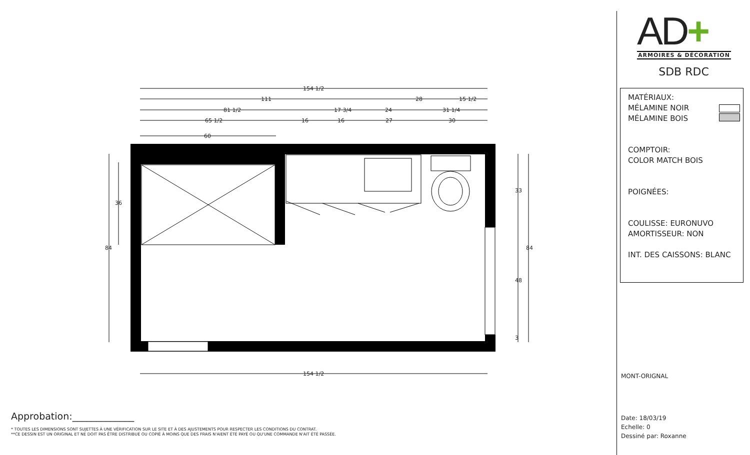154 1/2
111
28
15 1/2
81 1/2
17 3/4
24
31 1/4
65 1/2
16
16
27
30
60
154 1/2
84
36
33
48
84
3
Approbation:_____________
* TOUTES LES DIMENSIONS SONT SUJETTES À UNE VÉRIFICATION SUR LE SITE ET À DES AJUSTEMENTS POUR RESPECTER LES CONDITIONS DU CONTRAT.
**CE DESSIN EST UN ORIGINAL ET NE DOIT PAS ÊTRE DISTRIBUÉ OU COPIÉ À MOINS QUE DES FRAIS N'AIENT ÉTÉ PAYÉ OU QU'UNE COMMANDE N'AIT ÉTÉ PASSÉE.
AD+
ARMOIRES & DÉCORATION
SDB RDC
MATÉRIAUX:
MÉLAMINE NOIR
MÉLAMINE BOIS
COMPTOIR:
COLOR MATCH BOIS
POIGNÉES:
COULISSE: EURONUVO
AMORTISSEUR: NON
INT. DES CAISSONS: BLANC
MONT-ORIGNAL
Date: 18/03/19
Echelle: 0
Dessiné par: Roxanne